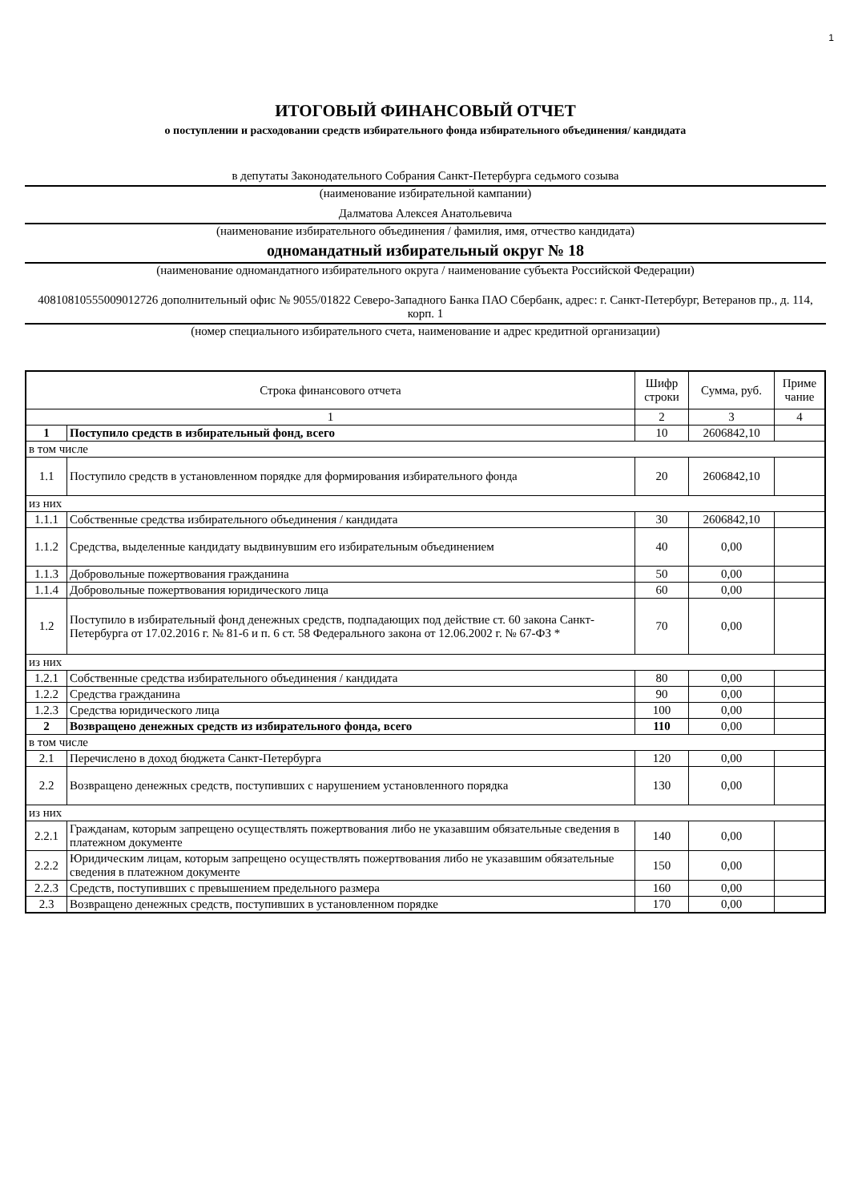1
ИТОГОВЫЙ ФИНАНСОВЫЙ ОТЧЕТ
о поступлении и расходовании средств избирательного фонда избирательного объединения/ кандидата
в депутаты Законодательного Собрания Санкт-Петербурга седьмого созыва
(наименование избирательной кампании)
Далматова Алексея Анатольевича
(наименование избирательного объединения / фамилия, имя, отчество кандидата)
одномандатный избирательный округ № 18
(наименование одномандатного избирательного округа / наименование субъекта Российской Федерации)
40810810555009012726 дополнительный офис № 9055/01822 Северо-Западного Банка ПАО Сбербанк, адрес: г. Санкт-Петербург, Ветеранов пр., д. 114, корп. 1
(номер специального избирательного счета, наименование и адрес кредитной организации)
| Строка финансового отчета | | Шифр строки | Сумма, руб. | Приме чание |
| --- | --- | --- | --- | --- |
| 1 | | 2 | 3 | 4 |
| 1 | Поступило средств в избирательный фонд, всего | 10 | 2606842,10 | |
| в том числе | | | | |
| 1.1 | Поступило средств в установленном порядке для формирования избирательного фонда | 20 | 2606842,10 | |
| из них | | | | |
| 1.1.1 | Собственные средства избирательного объединения / кандидата | 30 | 2606842,10 | |
| 1.1.2 | Средства, выделенные кандидату выдвинувшим его избирательным объединением | 40 | 0,00 | |
| 1.1.3 | Добровольные пожертвования гражданина | 50 | 0,00 | |
| 1.1.4 | Добровольные пожертвования юридического лица | 60 | 0,00 | |
| 1.2 | Поступило в избирательный фонд денежных средств, подпадающих под действие ст. 60 закона Санкт-Петербурга от 17.02.2016 г. № 81-6 и п. 6 ст. 58 Федерального закона от 12.06.2002 г. № 67-ФЗ * | 70 | 0,00 | |
| из них | | | | |
| 1.2.1 | Собственные средства избирательного объединения / кандидата | 80 | 0,00 | |
| 1.2.2 | Средства гражданина | 90 | 0,00 | |
| 1.2.3 | Средства юридического лица | 100 | 0,00 | |
| 2 | Возвращено денежных средств из избирательного фонда, всего | 110 | 0,00 | |
| в том числе | | | | |
| 2.1 | Перечислено в доход бюджета Санкт-Петербурга | 120 | 0,00 | |
| 2.2 | Возвращено денежных средств, поступивших с нарушением установленного порядка | 130 | 0,00 | |
| из них | | | | |
| 2.2.1 | Гражданам, которым запрещено осуществлять пожертвования либо не указавшим обязательные сведения в платежном документе | 140 | 0,00 | |
| 2.2.2 | Юридическим лицам, которым запрещено осуществлять пожертвования либо не указавшим обязательные сведения в платежном документе | 150 | 0,00 | |
| 2.2.3 | Средств, поступивших с превышением предельного размера | 160 | 0,00 | |
| 2.3 | Возвращено денежных средств, поступивших в установленном порядке | 170 | 0,00 | |